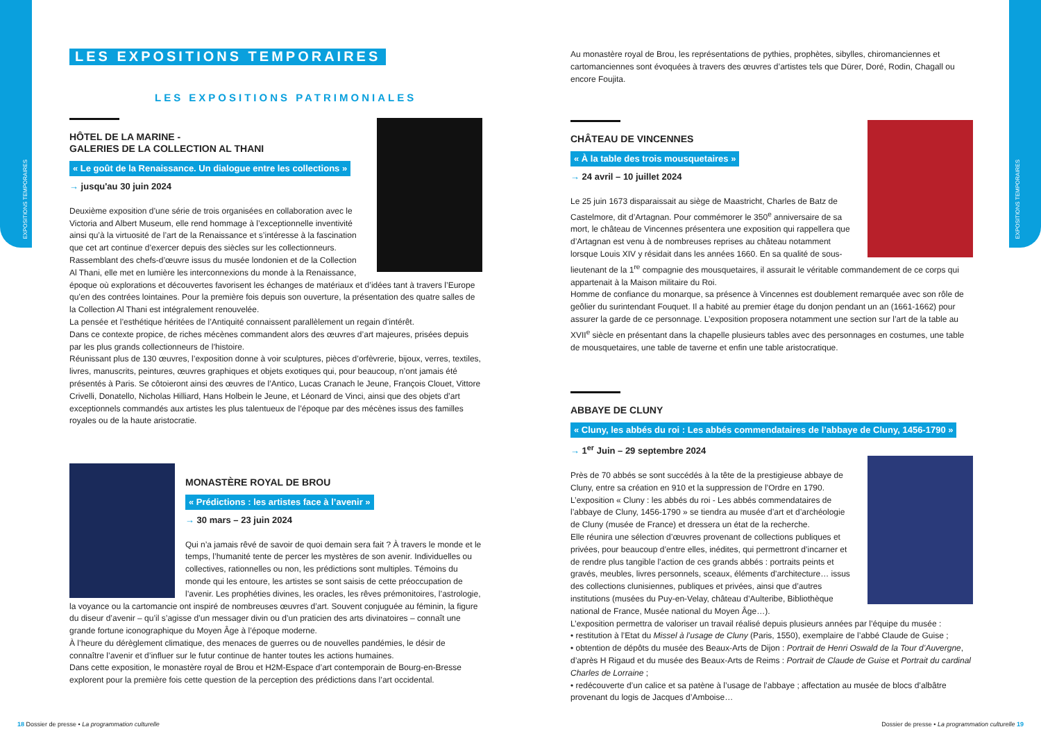EXPOSITIONS TEMPORAIRES
EXPOSITIONS TEMPORAIRES
LES EXPOSITIONS TEMPORAIRES
LES EXPOSITIONS PATRIMONIALES
HÔTEL DE LA MARINE -
GALERIES DE LA COLLECTION AL THANI
« Le goût de la Renaissance. Un dialogue entre les collections »
→ jusqu'au 30 juin 2024
Deuxième exposition d’une série de trois organisées en collaboration avec le Victoria and Albert Museum, elle rend hommage à l’exceptionnelle inventivité ainsi qu’à la virtuosité de l’art de la Renaissance et s’intéresse à la fascination que cet art continue d’exercer depuis des siècles sur les collectionneurs. Rassemblant des chefs-d’œuvre issus du musée londonien et de la Collection Al Thani, elle met en lumière les interconnexions du monde à la Renaissance, époque où explorations et découvertes favorisent les échanges de matériaux et d’idées tant à travers l’Europe qu’en des contrées lointaines. Pour la première fois depuis son ouverture, la présentation des quatre salles de la Collection Al Thani est intégralement renouvelée.
La pensée et l’esthétique héritées de l’Antiquité connaissent parallèlement un regain d’intérêt.
Dans ce contexte propice, de riches mécènes commandent alors des œuvres d’art majeures, prisées depuis par les plus grands collectionneurs de l’histoire.
Réunissant plus de 130 œuvres, l’exposition donne à voir sculptures, pièces d’orfèvrerie, bijoux, verres, textiles, livres, manuscrits, peintures, œuvres graphiques et objets exotiques qui, pour beaucoup, n’ont jamais été présentés à Paris. Se côtoieront ainsi des œuvres de l’Antico, Lucas Cranach le Jeune, François Clouet, Vittore Crivelli, Donatello, Nicholas Hilliard, Hans Holbein le Jeune, et Léonard de Vinci, ainsi que des objets d’art exceptionnels commandés aux artistes les plus talentueux de l’époque par des mécènes issus des familles royales ou de la haute aristocratie.
MONASTÈRE ROYAL DE BROU
« Prédictions : les artistes face à l’avenir »
→ 30 mars – 23 juin 2024
Qui n’a jamais rêvé de savoir de quoi demain sera fait ? À travers le monde et le temps, l’humanité tente de percer les mystères de son avenir. Individuelles ou collectives, rationnelles ou non, les prédictions sont multiples. Témoins du monde qui les entoure, les artistes se sont saisis de cette préoccupation de l’avenir. Les prophéties divines, les oracles, les rêves prémonitoires, l’astrologie, la voyance ou la cartomancie ont inspiré de nombreuses œuvres d’art. Souvent conjuguée au féminin, la figure du diseur d’avenir – qu’il s’agisse d’un messager divin ou d’un praticien des arts divinatoires – connaît une grande fortune iconographique du Moyen Âge à l’époque moderne.
À l’heure du dérèglement climatique, des menaces de guerres ou de nouvelles pandémies, le désir de connaître l’avenir et d’influer sur le futur continue de hanter toutes les actions humaines.
Dans cette exposition, le monastère royal de Brou et H2M-Espace d’art contemporain de Bourg-en-Bresse explorent pour la première fois cette question de la perception des prédictions dans l’art occidental.
Au monastère royal de Brou, les représentations de pythies, prophètes, sibylles, chiromanciennes et cartomanciennes sont évoquées à travers des œuvres d’artistes tels que Dürer, Doré, Rodin, Chagall ou encore Foujita.
CHÂTEAU DE VINCENNES
« À la table des trois mousquetaires »
→ 24 avril – 10 juillet 2024
Le 25 juin 1673 disparaissait au siège de Maastricht, Charles de Batz de Castelmore, dit d’Artagnan. Pour commémorer le 350<sup>e</sup> anniversaire de sa mort, le château de Vincennes présentera une exposition qui rappellera que d’Artagnan est venu à de nombreuses reprises au château notamment lorsque Louis XIV y résidait dans les années 1660. En sa qualité de sous-lieutenant de la 1<sup>re</sup> compagnie des mousquetaires, il assurait le véritable commandement de ce corps qui appartenait à la Maison militaire du Roi.
Homme de confiance du monarque, sa présence à Vincennes est doublement remarquée avec son rôle de geôlier du surintendant Fouquet. Il a habité au premier étage du donjon pendant un an (1661-1662) pour assurer la garde de ce personnage. L’exposition proposera notamment une section sur l’art de la table au XVII<sup>e</sup> siècle en présentant dans la chapelle plusieurs tables avec des personnages en costumes, une table de mousquetaires, une table de taverne et enfin une table aristocratique.
ABBAYE DE CLUNY
« Cluny, les abbés du roi : Les abbés commendataires de l’abbaye de Cluny, 1456-1790 »
→ 1<sup>er</sup> Juin – 29 septembre 2024
Près de 70 abbés se sont succédés à la tête de la prestigieuse abbaye de Cluny, entre sa création en 910 et la suppression de l’Ordre en 1790. L’exposition « Cluny : les abbés du roi - Les abbés commendataires de l’abbaye de Cluny, 1456-1790 » se tiendra au musée d’art et d’archéologie de Cluny (musée de France) et dressera un état de la recherche.
Elle réunira une sélection d’œuvres provenant de collections publiques et privées, pour beaucoup d’entre elles, inédites, qui permettront d’incarner et de rendre plus tangible l’action de ces grands abbés : portraits peints et gravés, meubles, livres personnels, sceaux, éléments d’architecture… issus des collections clunisiennes, publiques et privées, ainsi que d’autres institutions (musées du Puy-en-Velay, château d’Aulteribe, Bibliothèque national de France, Musée national du Moyen Âge…).
L’exposition permettra de valoriser un travail réalisé depuis plusieurs années par l’équipe du musée :
• restitution à l’Etat du Missel à l’usage de Cluny (Paris, 1550), exemplaire de l’abbé Claude de Guise ;
• obtention de dépôts du musée des Beaux-Arts de Dijon : Portrait de Henri Oswald de la Tour d’Auvergne, d’après H Rigaud et du musée des Beaux-Arts de Reims : Portrait de Claude de Guise et Portrait du cardinal Charles de Lorraine ;
• redécouverte d’un calice et sa patène à l’usage de l’abbaye ; affectation au musée de blocs d’albâtre provenant du logis de Jacques d’Amboise…
18 Dossier de presse • La programmation culturelle
Dossier de presse • La programmation culturelle 19